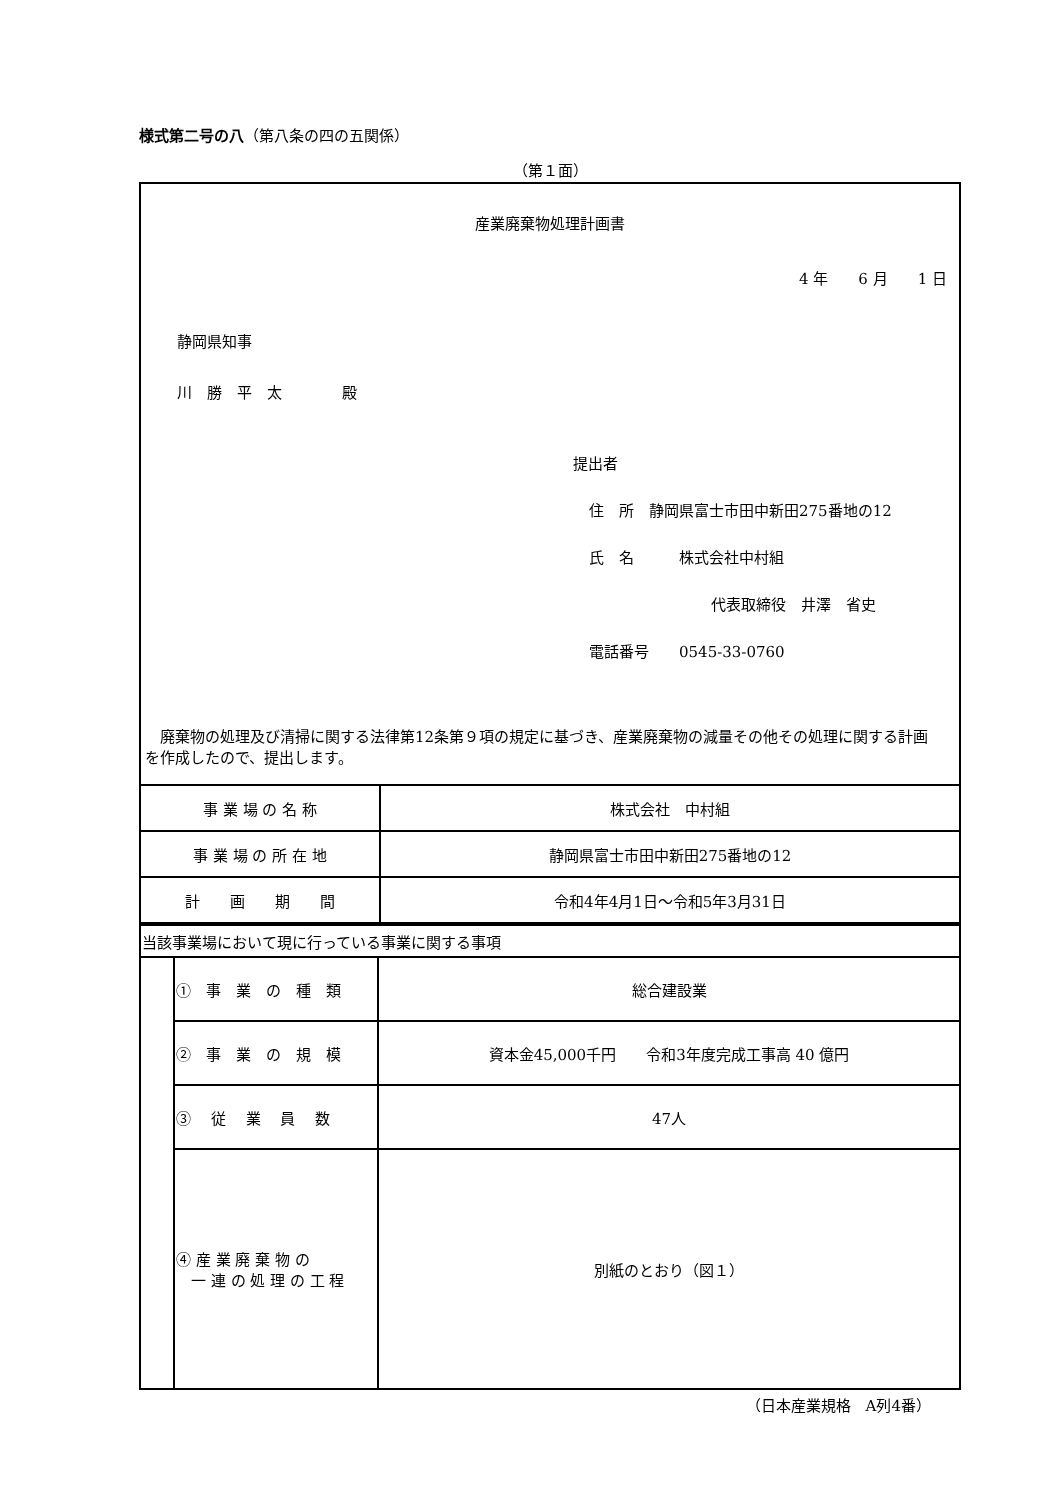様式第二号の八（第八条の四の五関係）
（第１面）
産業廃棄物処理計画書
4 年　　6 月　　1 日
静岡県知事
川　勝　平　太　　　　殿
提出者
住　所　静岡県富士市田中新田275番地の12
氏　名　　　株式会社中村組
代表取締役　井澤　省史
電話番号　　0545-33-0760
　廃棄物の処理及び清掃に関する法律第12条第９項の規定に基づき、産業廃棄物の減量その他その処理に関する計画を作成したので、提出します。
| 事 業 場 の 名 称 | 株式会社 中村組 |
| 事 業 場 の 所 在 地 | 静岡県富士市田中新田275番地の12 |
| 計 画 期 間 | 令和4年4月1日～令和5年3月31日 |
| 当該事業場において現に行っている事業に関する事項 | | |
| | ① 事 業 の 種 類 | 総合建設業 |
| | ② 事 業 の 規 模 | 資本金45,000千円 令和3年度完成工事高 40 億円 |
| | ③ 従 業 員 数 | 47人 |
| | ④ 産 業 廃 棄 物 の 一 連 の 処 理 の 工 程 | 別紙のとおり（図１） |
（日本産業規格　A列4番）